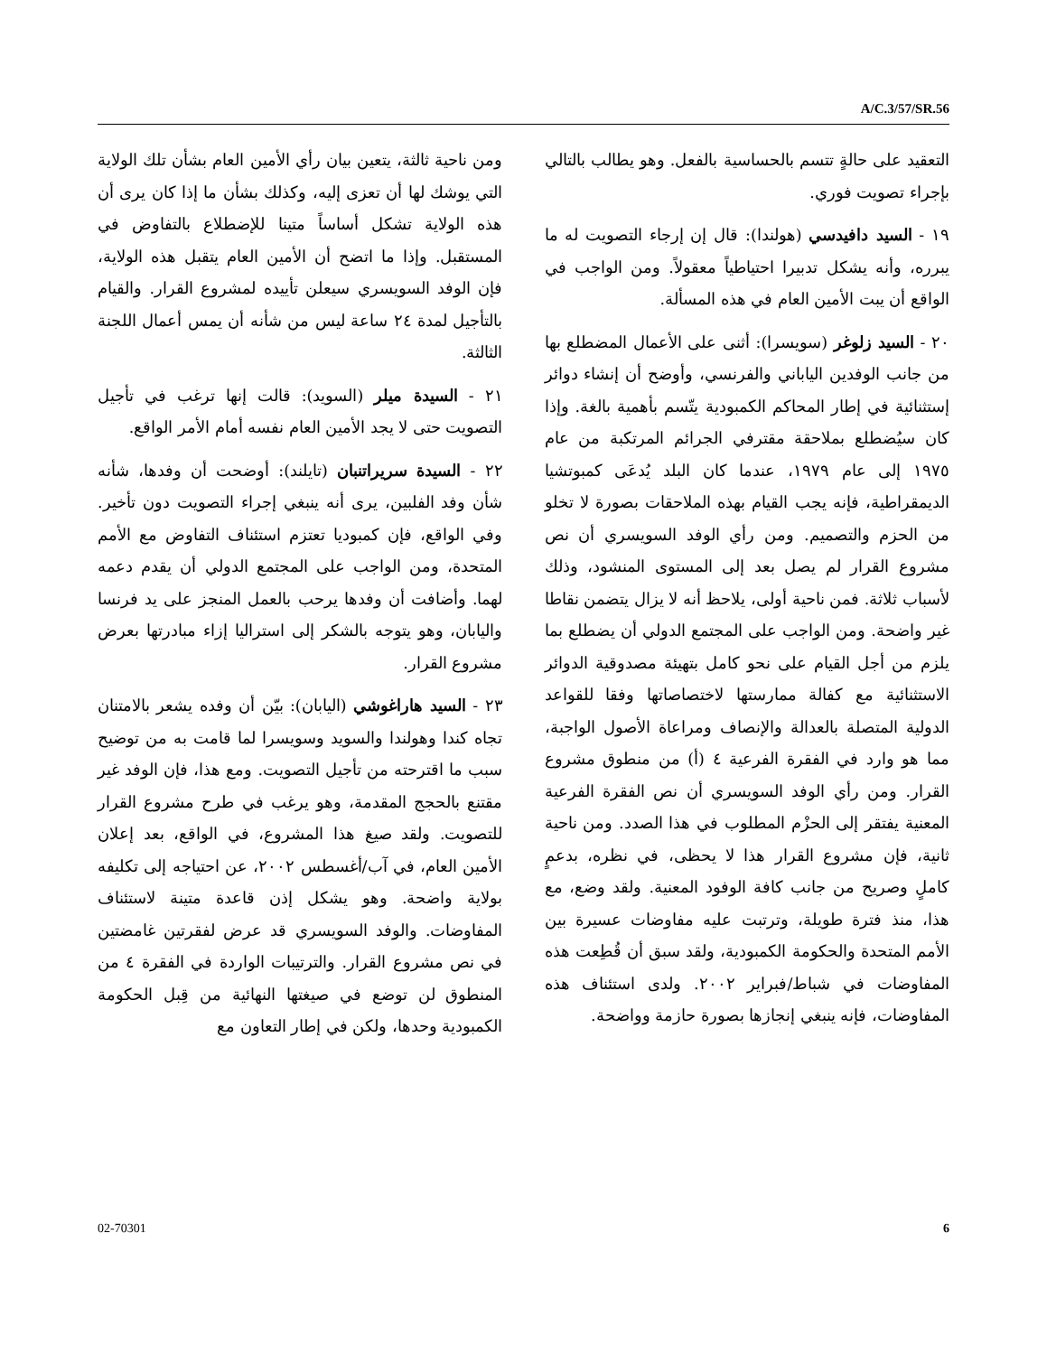A/C.3/57/SR.56
التعقيد على حالةٍ تتسم بالحساسية بالفعل. وهو يطالب بالتالي بإجراء تصويت فوري.
١٩ - السيد دافيدسي (هولندا): قال إن إرجاء التصويت له ما يبرره، وأنه يشكل تدبيرا احتياطياً معقولاً. ومن الواجب في الواقع أن يبت الأمين العام في هذه المسألة.
٢٠ - السيد زلوغر (سويسرا): أثنى على الأعمال المضطلع بها من جانب الوفدين الياباني والفرنسي، وأوضح أن إنشاء دوائر إستثنائية في إطار المحاكم الكمبودية يتّسم بأهمية بالغة. وإذا كان سيُضطلع بملاحقة مقترفي الجرائم المرتكبة من عام ١٩٧٥ إلى عام ١٩٧٩، عندما كان البلد يُدعَى كمبوتشيا الديمقراطية، فإنه يجب القيام بهذه الملاحقات بصورة لا تخلو من الحزم والتصميم. ومن رأي الوفد السويسري أن نص مشروع القرار لم يصل بعد إلى المستوى المنشود، وذلك لأسباب ثلاثة. فمن ناحية أولى، يلاحظ أنه لا يزال يتضمن نقاطا غير واضحة. ومن الواجب على المجتمع الدولي أن يضطلع بما يلزم من أجل القيام على نحو كامل بتهيئة مصدوقية الدوائر الاستثنائية مع كفالة ممارستها لاختصاصاتها وفقا للقواعد الدولية المتصلة بالعدالة والإنصاف ومراعاة الأصول الواجبة، مما هو وارد في الفقرة الفرعية ٤ (أ) من منطوق مشروع القرار. ومن رأي الوفد السويسري أن نص الفقرة الفرعية المعنية يفتقر إلى الحزْم المطلوب في هذا الصدد. ومن ناحية ثانية، فإن مشروع القرار هذا لا يحظى، في نظره، بدعمٍ كاملٍ وصريح من جانب كافة الوفود المعنية. ولقد وضع، مع هذا، منذ فترة طويلة، وترتبت عليه مفاوضات عسيرة بين الأمم المتحدة والحكومة الكمبودية، ولقد سبق أن قُطِعت هذه المفاوضات في شباط/فبراير ٢٠٠٢. ولدى استئناف هذه المفاوضات، فإنه ينبغي إنجازها بصورة حازمة وواضحة.
ومن ناحية ثالثة، يتعين بيان رأي الأمين العام بشأن تلك الولاية التي يوشك لها أن تعزى إليه، وكذلك بشأن ما إذا كان يرى أن هذه الولاية تشكل أساساً متينا للإضطلاع بالتفاوض في المستقبل. وإذا ما اتضح أن الأمين العام يتقبل هذه الولاية، فإن الوفد السويسري سيعلن تأييده لمشروع القرار. والقيام بالتأجيل لمدة ٢٤ ساعة ليس من شأنه أن يمس أعمال اللجنة الثالثة.
٢١ - السيدة ميلر (السويد): قالت إنها ترغب في تأجيل التصويت حتى لا يجد الأمين العام نفسه أمام الأمر الواقع.
٢٢ - السيدة سريراتنبان (تايلند): أوضحت أن وفدها، شأنه شأن وفد الفلبين، يرى أنه ينبغي إجراء التصويت دون تأخير. وفي الواقع، فإن كمبوديا تعتزم استئناف التفاوض مع الأمم المتحدة، ومن الواجب على المجتمع الدولي أن يقدم دعمه لهما. وأضافت أن وفدها يرحب بالعمل المنجز على يد فرنسا واليابان، وهو يتوجه بالشكر إلى استراليا إزاء مبادرتها بعرض مشروع القرار.
٢٣ - السيد هاراغوشي (اليابان): بيّن أن وفده يشعر بالامتنان تجاه كندا وهولندا والسويد وسويسرا لما قامت به من توضيح سبب ما اقترحته من تأجيل التصويت. ومع هذا، فإن الوفد غير مقتنع بالحجج المقدمة، وهو يرغب في طرح مشروع القرار للتصويت. ولقد صيغ هذا المشروع، في الواقع، بعد إعلان الأمين العام، في آب/أغسطس ٢٠٠٢، عن احتياجه إلى تكليفه بولاية واضحة. وهو يشكل إذن قاعدة متينة لاستئناف المفاوضات. والوفد السويسري قد عرض لفقرتين غامضتين في نص مشروع القرار. والترتيبات الواردة في الفقرة ٤ من المنطوق لن توضع في صيغتها النهائية من قِبل الحكومة الكمبودية وحدها، ولكن في إطار التعاون مع
02-70301 6